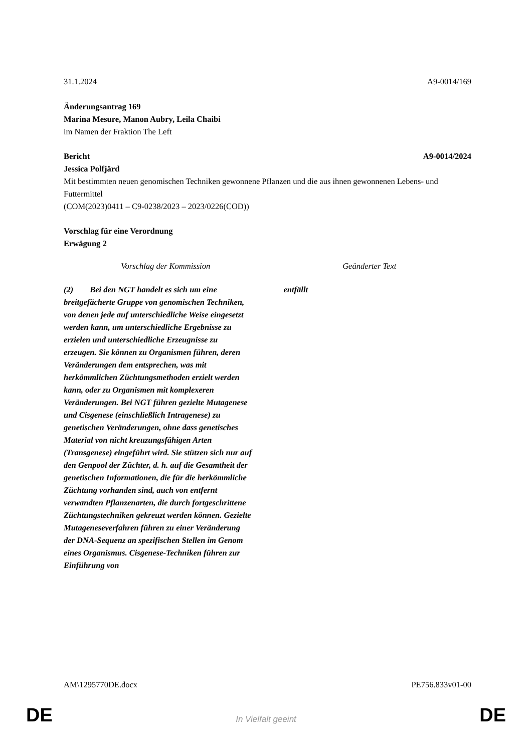31.1.2024 A9-0014/169
Änderungsantrag 169
Marina Mesure, Manon Aubry, Leila Chaibi
im Namen der Fraktion The Left
Bericht A9-0014/2024
Jessica Polfjärd
Mit bestimmten neuen genomischen Techniken gewonnene Pflanzen und die aus ihnen gewonnenen Lebens- und Futtermittel
(COM(2023)0411 – C9-0238/2023 – 2023/0226(COD))
Vorschlag für eine Verordnung
Erwägung 2
| Vorschlag der Kommission | Geänderter Text |
| --- | --- |
| (2) Bei den NGT handelt es sich um eine breitgefächerte Gruppe von genomischen Techniken, von denen jede auf unterschiedliche Weise eingesetzt werden kann, um unterschiedliche Ergebnisse zu erzielen und unterschiedliche Erzeugnisse zu erzeugen. Sie können zu Organismen führen, deren Veränderungen dem entsprechen, was mit herkömmlichen Züchtungsmethoden erzielt werden kann, oder zu Organismen mit komplexeren Veränderungen. Bei NGT führen gezielte Mutagenese und Cisgenese (einschließlich Intragenese) zu genetischen Veränderungen, ohne dass genetisches Material von nicht kreuzungsfähigen Arten (Transgenese) eingeführt wird. Sie stützen sich nur auf den Genpool der Züchter, d. h. auf die Gesamtheit der genetischen Informationen, die für die herkömmliche Züchtung vorhanden sind, auch von entfernt verwandten Pflanzenarten, die durch fortgeschrittene Züchtungstechniken gekreuzt werden können. Gezielte Mutageneseverfahren führen zu einer Veränderung der DNA-Sequenz an spezifischen Stellen im Genom eines Organismus. Cisgenese-Techniken führen zur Einführung von | entfällt |
AM\1295770DE.docx PE756.833v01-00
DE
In Vielfalt geeint DE